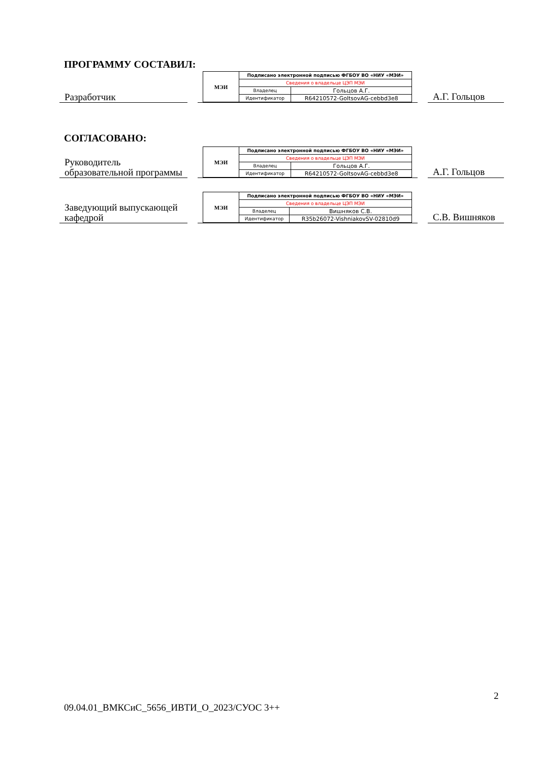ПРОГРАММУ СОСТАВИЛ:
Разработчик
| МЭИ | Подписано электронной подписью ФГБОУ ВО «НИУ «МЭИ» | |
| | Сведения о владельце ЦЭП МЭИ | |
| | Владелец | Гольцов А.Г. |
| | Идентификатор | R64210572-GoltsovAG-cebbd3e8 |
А.Г. Гольцов
СОГЛАСОВАНО:
Руководитель образовательной программы
| МЭИ | Подписано электронной подписью ФГБОУ ВО «НИУ «МЭИ» | |
| | Сведения о владельце ЦЭП МЭИ | |
| | Владелец | Гольцов А.Г. |
| | Идентификатор | R64210572-GoltsovAG-cebbd3e8 |
А.Г. Гольцов
Заведующий выпускающей кафедрой
| МЭИ | Подписано электронной подписью ФГБОУ ВО «НИУ «МЭИ» | |
| | Сведения о владельце ЦЭП МЭИ | |
| | Владелец | Вишняков С.В. |
| | Идентификатор | R35b26072-VishniakovSV-02810d9 |
С.В. Вишняков
2
09.04.01_ВМКСиС_5656_ИВТИ_О_2023/СУОС 3++